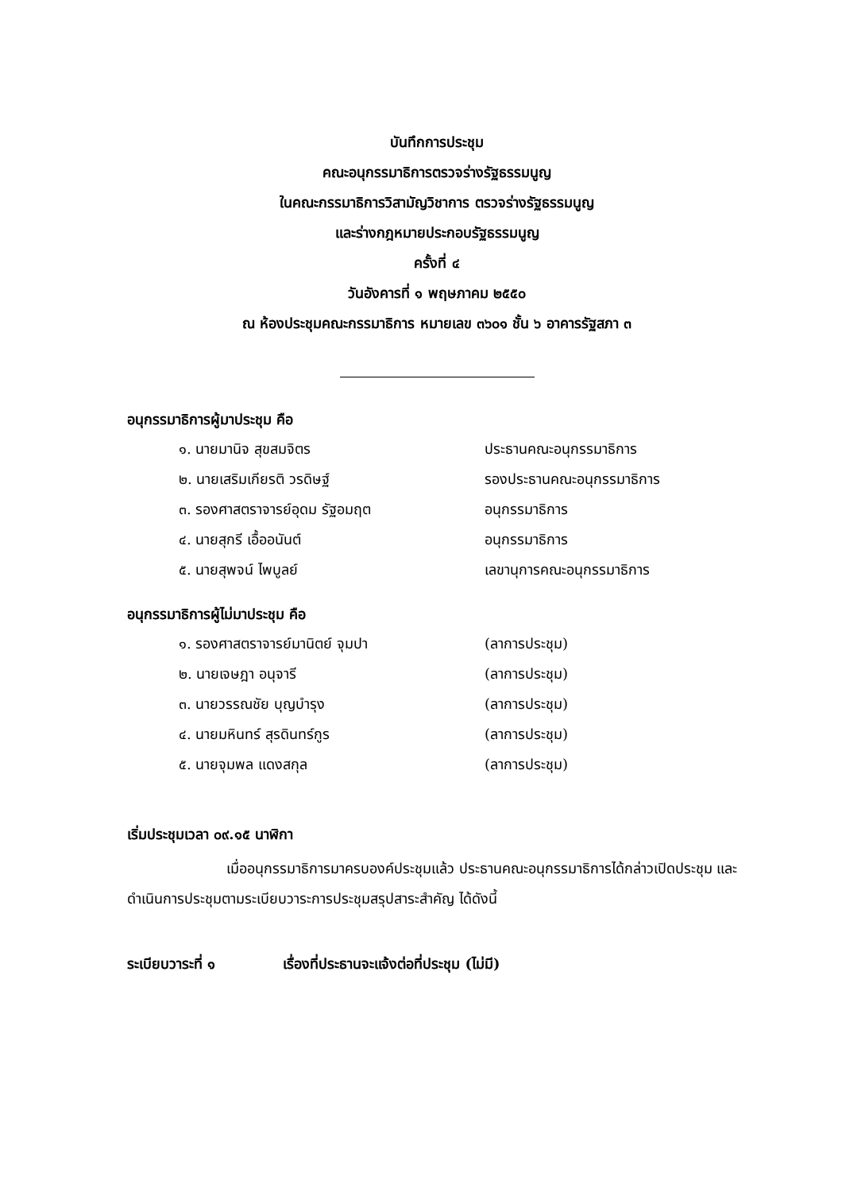บันทึกการประชุม
คณะอนุกรรมาธิการตรวจร่างรัฐธรรมนูญ
ในคณะกรรมาธิการวิสามัญวิชาการ ตรวจร่างรัฐธรรมนูญ
และร่างกฎหมายประกอบรัฐธรรมนูญ
ครั้งที่ ๔
วันอังคารที่ ๑ พฤษภาคม ๒๕๕๐
ณ ห้องประชุมคณะกรรมาธิการ หมายเลข ๓๖๐๑ ชั้น ๖ อาคารรัฐสภา ๓
อนุกรรมาธิการผู้มาประชุม คือ
| ๑. นายมานิจ สุขสมจิตร | ประธานคณะอนุกรรมาธิการ |
| ๒. นายเสริมเกียรติ วรดิษฐ์ | รองประธานคณะอนุกรรมาธิการ |
| ๓. รองศาสตราจารย์อุดม รัฐอมฤต | อนุกรรมาธิการ |
| ๔. นายสุกรี เอื้ออนันต์ | อนุกรรมาธิการ |
| ๕. นายสุพจน์ ไพบูลย์ | เลขานุการคณะอนุกรรมาธิการ |
อนุกรรมาธิการผู้ไม่มาประชุม คือ
| ๑. รองศาสตราจารย์มานิตย์ จุมปา | (ลาการประชุม) |
| ๒. นายเจษฎา อนุจารี | (ลาการประชุม) |
| ๓. นายวรรณชัย บุญบำรุง | (ลาการประชุม) |
| ๔. นายมหินทร์ สุรดินทร์กูร | (ลาการประชุม) |
| ๕. นายจุมพล แดงสกุล | (ลาการประชุม) |
เริ่มประชุมเวลา ๐๙.๑๕ นาฬิกา
เมื่ออนุกรรมาธิการมาครบองค์ประชุมแล้ว ประธานคณะอนุกรรมาธิการได้กล่าวเปิดประชุม และดำเนินการประชุมตามระเบียบวาระการประชุมสรุปสาระสำคัญ ได้ดังนี้
ระเบียบวาระที่ ๑ เรื่องที่ประธานจะแจ้งต่อที่ประชุม (ไม่มี)